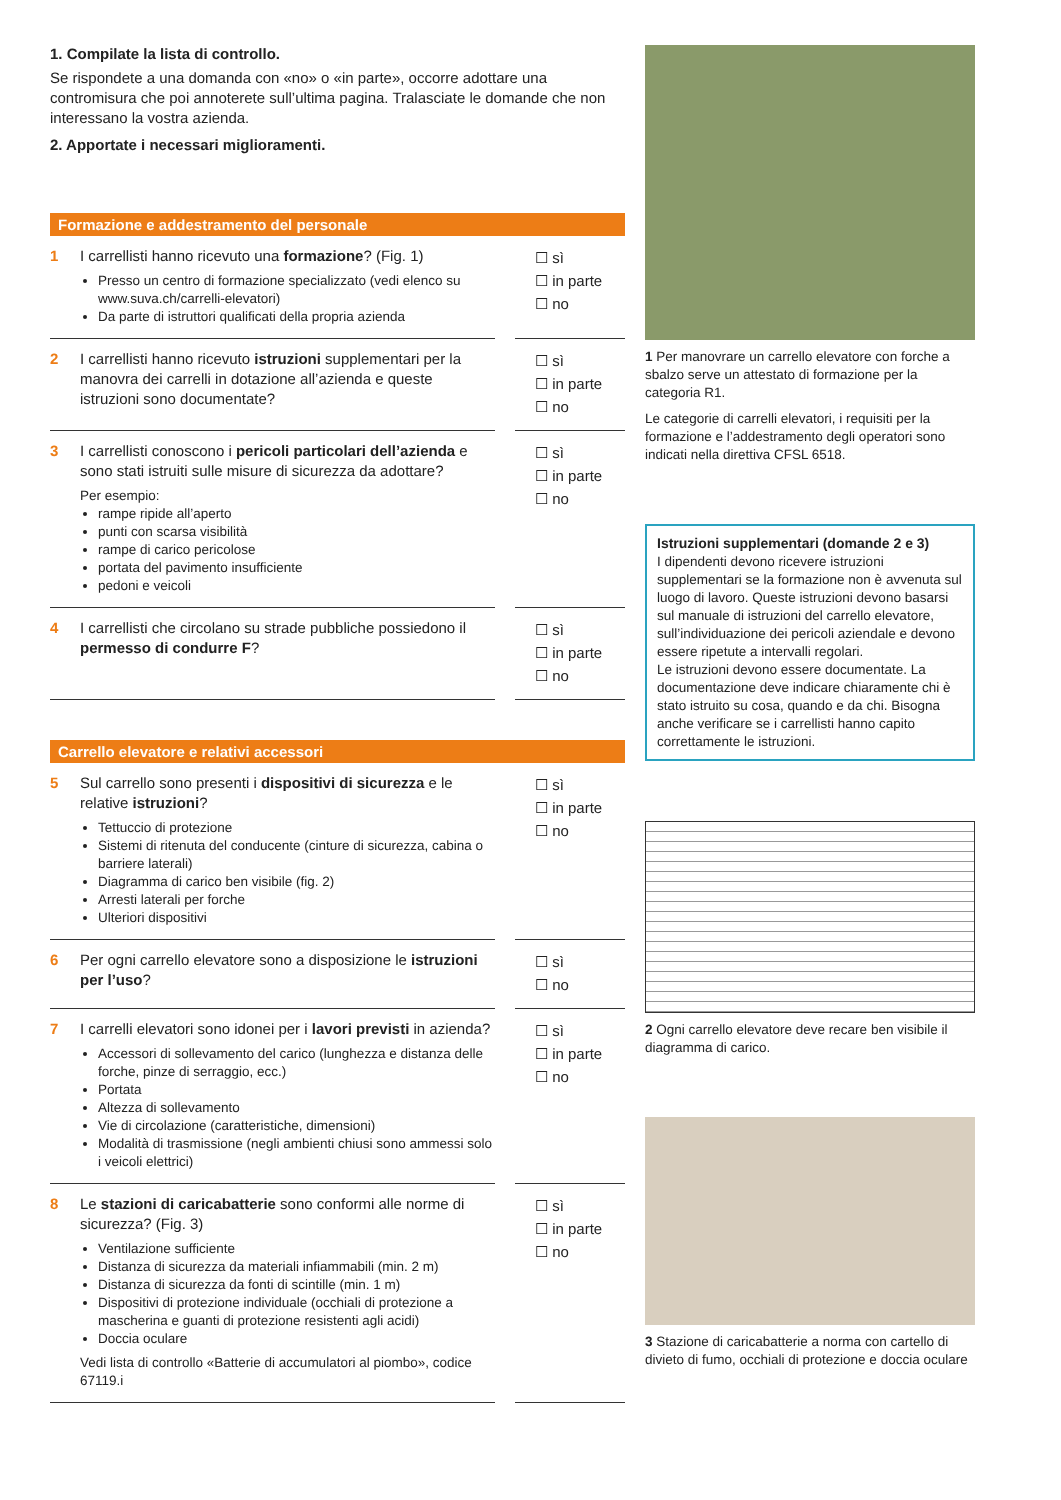1. Compilate la lista di controllo.
Se rispondete a una domanda con «no» o «in parte», occorre adottare una contromisura che poi annoterete sull’ultima pagina. Tralasciate le domande che non interessano la vostra azienda.
2. Apportate i necessari miglioramenti.
Formazione e addestramento del personale
| 1 | I carrellisti hanno ricevuto una formazione ? (Fig. 1) Presso un centro di formazione specializzato (vedi elenco su www.suva.ch/carrelli-elevatori) Da parte di istruttori qualificati della propria azienda | | ☐ sì ☐ in parte ☐ no |
| 2 | I carrellisti hanno ricevuto istruzioni supplementari per la manovra dei carrelli in dotazione all’azienda e queste istruzioni sono documentate? | | ☐ sì ☐ in parte ☐ no |
| 3 | I carrellisti conoscono i pericoli particolari dell’azienda e sono stati istruiti sulle misure di sicurezza da adottare? Per esempio: rampe ripide all’aperto punti con scarsa visibilità rampe di carico pericolose portata del pavimento insufficiente pedoni e veicoli | | ☐ sì ☐ in parte ☐ no |
| 4 | I carrellisti che circolano su strade pubbliche possiedono il permesso di condurre F ? | | ☐ sì ☐ in parte ☐ no |
Carrello elevatore e relativi accessori
| 5 | Sul carrello sono presenti i dispositivi di sicurezza e le relative istruzioni ? Tettuccio di protezione Sistemi di ritenuta del conducente (cinture di sicurezza, cabina o barriere laterali) Diagramma di carico ben visibile (fig. 2) Arresti laterali per forche Ulteriori dispositivi | | ☐ sì ☐ in parte ☐ no |
| 6 | Per ogni carrello elevatore sono a disposizione le istruzioni per l’uso ? | | ☐ sì ☐ no |
| 7 | I carrelli elevatori sono idonei per i lavori previsti in azienda? Accessori di sollevamento del carico (lunghezza e distanza delle forche, pinze di serraggio, ecc.) Portata Altezza di sollevamento Vie di circolazione (caratteristiche, dimensioni) Modalità di trasmissione (negli ambienti chiusi sono ammessi solo i veicoli elettrici) | | ☐ sì ☐ in parte ☐ no |
| 8 | Le stazioni di caricabatterie sono conformi alle norme di sicurezza? (Fig. 3) Ventilazione sufficiente Distanza di sicurezza da materiali infiammabili (min. 2 m) Distanza di sicurezza da fonti di scintille (min. 1 m) Dispositivi di protezione individuale (occhiali di protezione a mascherina e guanti di protezione resistenti agli acidi) Doccia oculare Vedi lista di controllo «Batterie di accumulatori al piombo», codice 67119.i | | ☐ sì ☐ in parte ☐ no |
1 Per manovrare un carrello elevatore con forche a sbalzo serve un attestato di formazione per la categoria R1.
Le categorie di carrelli elevatori, i requisiti per la formazione e l’addestramento degli operatori sono indicati nella direttiva CFSL 6518.
Istruzioni supplementari (domande 2 e 3)
I dipendenti devono ricevere istruzioni supplementari se la formazione non è avvenuta sul luogo di lavoro. Queste istruzioni devono basarsi sul manuale di istruzioni del carrello elevatore, sull’individuazione dei pericoli aziendale e devono essere ripetute a intervalli regolari.
Le istruzioni devono essere documentate. La documentazione deve indicare chiaramente chi è stato istruito su cosa, quando e da chi. Bisogna anche verificare se i carrellisti hanno capito correttamente le istruzioni.
2 Ogni carrello elevatore deve recare ben visibile il diagramma di carico.
3 Stazione di caricabatterie a norma con cartello di divieto di fumo, occhiali di protezione e doccia oculare